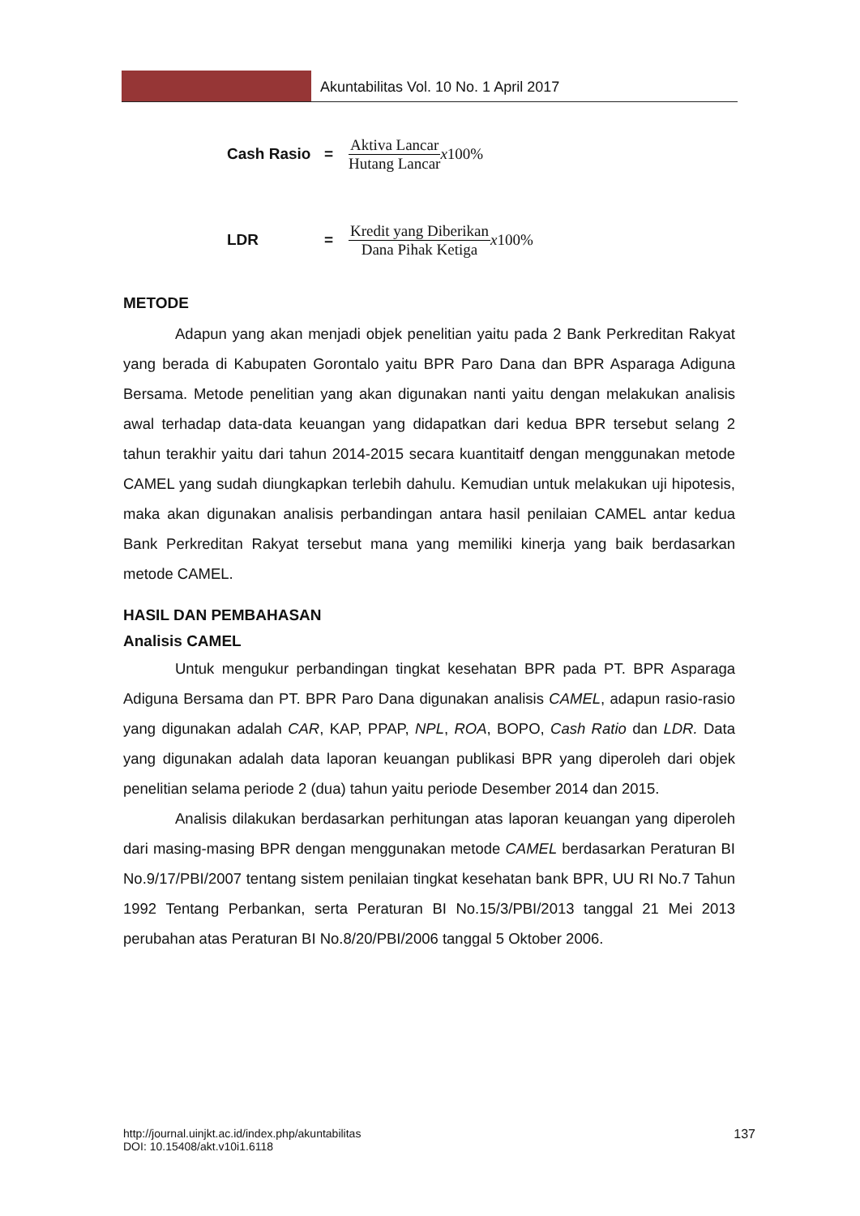Akuntabilitas Vol. 10 No. 1 April 2017
Cash Rasio = Aktiva Lancar Hutang Lancar x100%
LDR = Kredit yang Diberikan Dana Pihak Ketiga x100%
METODE
Adapun yang akan menjadi objek penelitian yaitu pada 2 Bank Perkreditan Rakyat yang berada di Kabupaten Gorontalo yaitu BPR Paro Dana dan BPR Asparaga Adiguna Bersama. Metode penelitian yang akan digunakan nanti yaitu dengan melakukan analisis awal terhadap data-data keuangan yang didapatkan dari kedua BPR tersebut selang 2 tahun terakhir yaitu dari tahun 2014-2015 secara kuantitaitf dengan menggunakan metode CAMEL yang sudah diungkapkan terlebih dahulu. Kemudian untuk melakukan uji hipotesis, maka akan digunakan analisis perbandingan antara hasil penilaian CAMEL antar kedua Bank Perkreditan Rakyat tersebut mana yang memiliki kinerja yang baik berdasarkan metode CAMEL.
HASIL DAN PEMBAHASAN
Analisis CAMEL
Untuk mengukur perbandingan tingkat kesehatan BPR pada PT. BPR Asparaga Adiguna Bersama dan PT. BPR Paro Dana digunakan analisis CAMEL, adapun rasio-rasio yang digunakan adalah CAR, KAP, PPAP, NPL, ROA, BOPO, Cash Ratio dan LDR. Data yang digunakan adalah data laporan keuangan publikasi BPR yang diperoleh dari objek penelitian selama periode 2 (dua) tahun yaitu periode Desember 2014 dan 2015.
Analisis dilakukan berdasarkan perhitungan atas laporan keuangan yang diperoleh dari masing-masing BPR dengan menggunakan metode CAMEL berdasarkan Peraturan BI No.9/17/PBI/2007 tentang sistem penilaian tingkat kesehatan bank BPR, UU RI No.7 Tahun 1992 Tentang Perbankan, serta Peraturan BI No.15/3/PBI/2013 tanggal 21 Mei 2013 perubahan atas Peraturan BI No.8/20/PBI/2006 tanggal 5 Oktober 2006.
http://journal.uinjkt.ac.id/index.php/akuntabilitas
DOI: 10.15408/akt.v10i1.6118
137